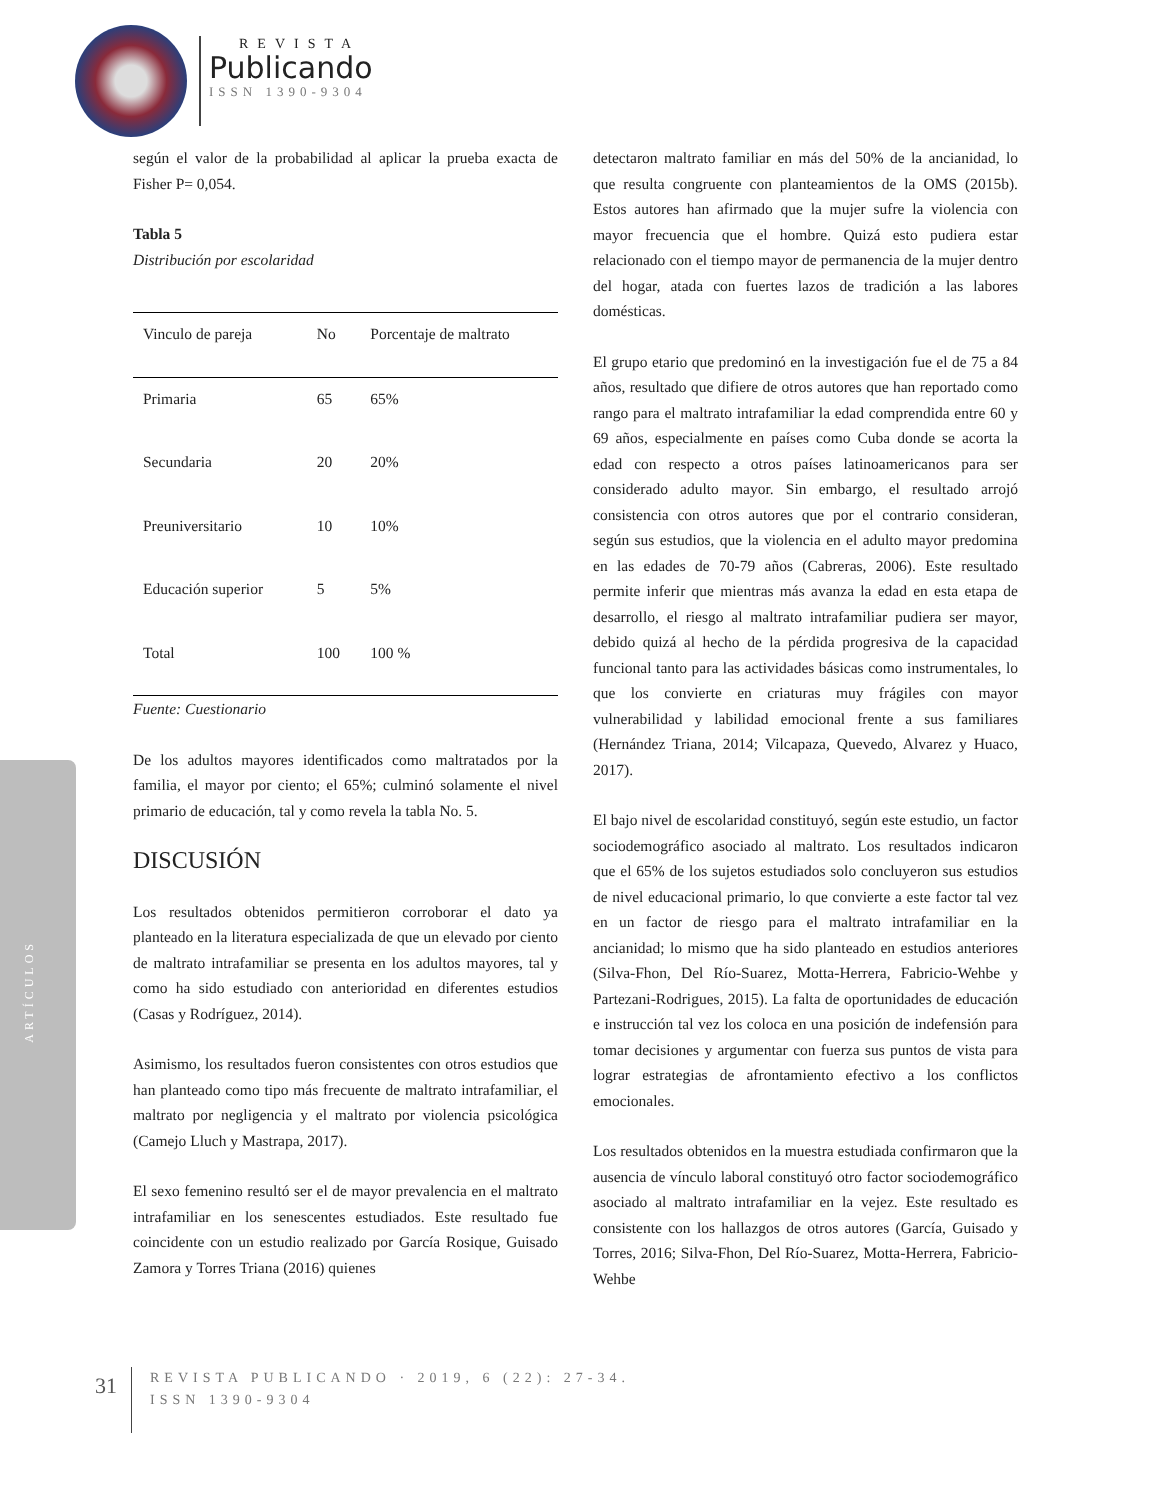REVISTA
Publicando
ISSN 1390-9304
según el valor de la probabilidad al aplicar la prueba exacta de Fisher P= 0,054.
Tabla 5
Distribución por escolaridad
| Vinculo de pareja | No | Porcentaje de maltrato |
| --- | --- | --- |
| Primaria | 65 | 65% |
| Secundaria | 20 | 20% |
| Preuniversitario | 10 | 10% |
| Educación superior | 5 | 5% |
| Total | 100 | 100 % |
Fuente: Cuestionario
De los adultos mayores identificados como maltratados por la familia, el mayor por ciento; el 65%; culminó solamente el nivel primario de educación, tal y como revela la tabla No. 5.
DISCUSIÓN
Los resultados obtenidos permitieron corroborar el dato ya planteado en la literatura especializada de que un elevado por ciento de maltrato intrafamiliar se presenta en los adultos mayores, tal y como ha sido estudiado con anterioridad en diferentes estudios (Casas y Rodríguez, 2014).
Asimismo, los resultados fueron consistentes con otros estudios que han planteado como tipo más frecuente de maltrato intrafamiliar, el maltrato por negligencia y el maltrato por violencia psicológica (Camejo Lluch y Mastrapa, 2017).
El sexo femenino resultó ser el de mayor prevalencia en el maltrato intrafamiliar en los senescentes estudiados. Este resultado fue coincidente con un estudio realizado por García Rosique, Guisado Zamora y Torres Triana (2016) quienes
detectaron maltrato familiar en más del 50% de la ancianidad, lo que resulta congruente con planteamientos de la OMS (2015b). Estos autores han afirmado que la mujer sufre la violencia con mayor frecuencia que el hombre. Quizá esto pudiera estar relacionado con el tiempo mayor de permanencia de la mujer dentro del hogar, atada con fuertes lazos de tradición a las labores domésticas.
El grupo etario que predominó en la investigación fue el de 75 a 84 años, resultado que difiere de otros autores que han reportado como rango para el maltrato intrafamiliar la edad comprendida entre 60 y 69 años, especialmente en países como Cuba donde se acorta la edad con respecto a otros países latinoamericanos para ser considerado adulto mayor. Sin embargo, el resultado arrojó consistencia con otros autores que por el contrario consideran, según sus estudios, que la violencia en el adulto mayor predomina en las edades de 70-79 años (Cabreras, 2006). Este resultado permite inferir que mientras más avanza la edad en esta etapa de desarrollo, el riesgo al maltrato intrafamiliar pudiera ser mayor, debido quizá al hecho de la pérdida progresiva de la capacidad funcional tanto para las actividades básicas como instrumentales, lo que los convierte en criaturas muy frágiles con mayor vulnerabilidad y labilidad emocional frente a sus familiares (Hernández Triana, 2014; Vilcapaza, Quevedo, Alvarez y Huaco, 2017).
El bajo nivel de escolaridad constituyó, según este estudio, un factor sociodemográfico asociado al maltrato. Los resultados indicaron que el 65% de los sujetos estudiados solo concluyeron sus estudios de nivel educacional primario, lo que convierte a este factor tal vez en un factor de riesgo para el maltrato intrafamiliar en la ancianidad; lo mismo que ha sido planteado en estudios anteriores (Silva-Fhon, Del Río-Suarez, Motta-Herrera, Fabricio-Wehbe y Partezani-Rodrigues, 2015). La falta de oportunidades de educación e instrucción tal vez los coloca en una posición de indefensión para tomar decisiones y argumentar con fuerza sus puntos de vista para lograr estrategias de afrontamiento efectivo a los conflictos emocionales.
Los resultados obtenidos en la muestra estudiada confirmaron que la ausencia de vínculo laboral constituyó otro factor sociodemográfico asociado al maltrato intrafamiliar en la vejez. Este resultado es consistente con los hallazgos de otros autores (García, Guisado y Torres, 2016; Silva-Fhon, Del Río-Suarez, Motta-Herrera, Fabricio-Wehbe
ARTÍCULOS
31
REVISTA PUBLICANDO · 2019, 6 (22): 27-34.
ISSN 1390-9304